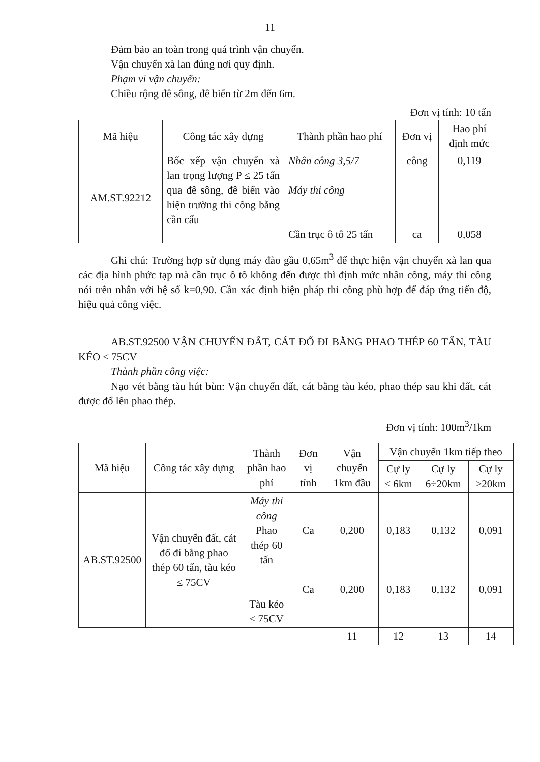11
Đảm bảo an toàn trong quá trình vận chuyển.
Vận chuyển xà lan đúng nơi quy định.
Phạm vi vận chuyển:
Chiều rộng đê sông, đê biển từ 2m đến 6m.
Đơn vị tính: 10 tấn
| Mã hiệu | Công tác xây dựng | Thành phần hao phí | Đơn vị | Hao phí định mức |
| --- | --- | --- | --- | --- |
| AM.ST.92212 | Bốc xếp vận chuyển xà lan trọng lượng P ≤ 25 tấn qua đê sông, đê biển vào hiện trường thi công bằng cần cẩu | Nhân công 3,5/7 Máy thi công Cần trục ô tô 25 tấn | công ca | 0,119 0,058 |
Ghi chú: Trường hợp sử dụng máy đào gầu 0,65m<sup>3</sup> để thực hiện vận chuyển xà lan qua các địa hình phức tạp mà cần trục ô tô không đến được thì định mức nhân công, máy thi công nói trên nhân với hệ số k=0,90. Cần xác định biện pháp thi công phù hợp để đáp ứng tiến độ, hiệu quả công việc.
AB.ST.92500 VẬN CHUYỂN ĐẤT, CÁT ĐỔ ĐI BẰNG PHAO THÉP 60 TẤN, TÀU KÉO ≤ 75CV
Thành phần công việc:
Nạo vét bằng tàu hút bùn: Vận chuyển đất, cát bằng tàu kéo, phao thép sau khi đất, cát được đổ lên phao thép.
Đơn vị tính: 100m<sup>3</sup>/1km
| Mã hiệu | Công tác xây dựng | Thành phần hao phí | Đơn vị tính | Vận chuyển 1km đầu | Vận chuyển 1km tiếp theo | | |
| --- | --- | --- | --- | --- | --- | --- | --- |
| | | | | | Cự ly ≤ 6km | Cự ly 6÷20km | Cự ly ≥20km |
| AB.ST.92500 | Vận chuyển đất, cát đổ đi bằng phao thép 60 tấn, tàu kéo ≤ 75CV | Máy thi công Phao thép 60 tấn Tàu kéo ≤ 75CV | Ca Ca | 0,200 0,200 | 0,183 0,183 | 0,132 0,132 | 0,091 0,091 |
| | | | | 11 | 12 | 13 | 14 |